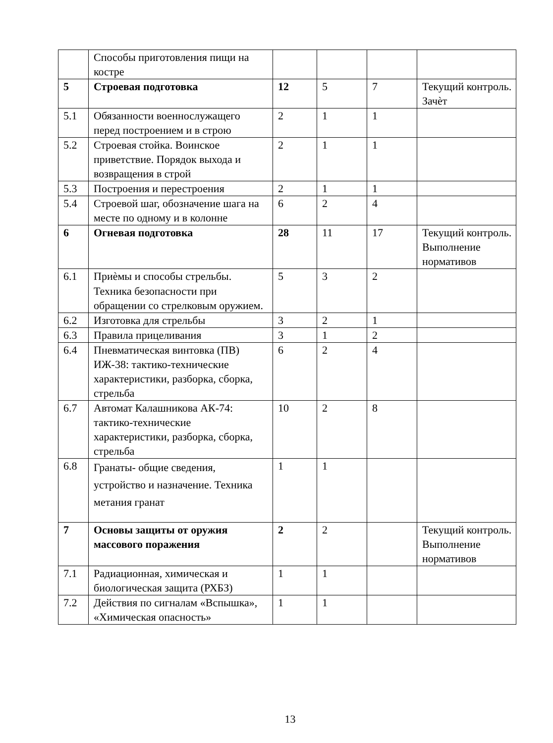| | Способы приготовления пищи на костре | | | | |
| 5 | Строевая подготовка | 12 | 5 | 7 | Текущий контроль. Зачѐт |
| 5.1 | Обязанности военнослужащего перед построением и в строю | 2 | 1 | 1 | |
| 5.2 | Строевая стойка. Воинское приветствие. Порядок выхода и возвращения в строй | 2 | 1 | 1 | |
| 5.3 | Построения и перестроения | 2 | 1 | 1 | |
| 5.4 | Строевой шаг, обозначение шага на месте по одному и в колонне | 6 | 2 | 4 | |
| 6 | Огневая подготовка | 28 | 11 | 17 | Текущий контроль. Выполнение нормативов |
| 6.1 | Приѐмы и способы стрельбы. Техника безопасности при обращении со стрелковым оружием. | 5 | 3 | 2 | |
| 6.2 | Изготовка для стрельбы | 3 | 2 | 1 | |
| 6.3 | Правила прицеливания | 3 | 1 | 2 | |
| 6.4 | Пневматическая винтовка (ПВ) ИЖ-38: тактико-технические характеристики, разборка, сборка, стрельба | 6 | 2 | 4 | |
| 6.7 | Автомат Калашникова АК-74: тактико-технические характеристики, разборка, сборка, стрельба | 10 | 2 | 8 | |
| 6.8 | Гранаты- общие сведения, устройство и назначение. Техника метания гранат | 1 | 1 | | |
| 7 | Основы защиты от оружия массового поражения | 2 | 2 | | Текущий контроль. Выполнение нормативов |
| 7.1 | Радиационная, химическая и биологическая защита (РХБЗ) | 1 | 1 | | |
| 7.2 | Действия по сигналам «Вспышка», «Химическая опасность» | 1 | 1 | | |
13